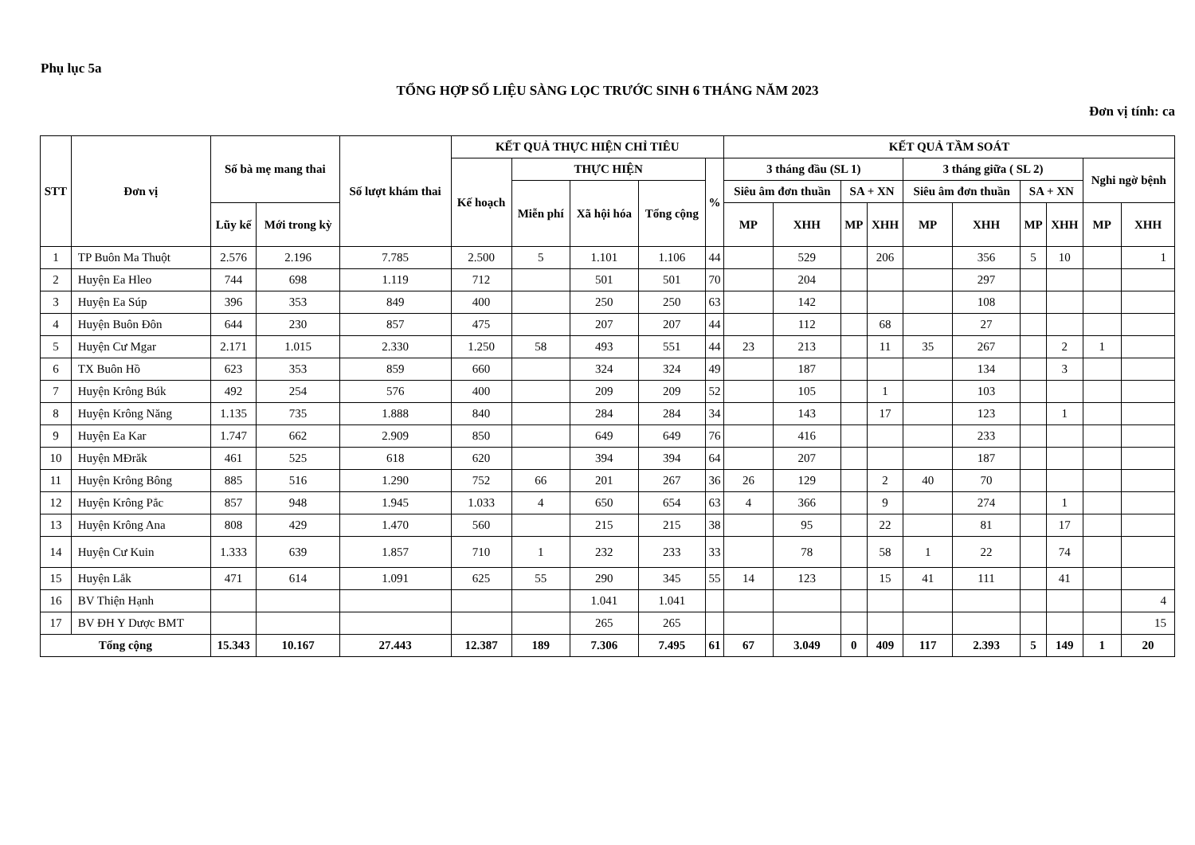Phụ lục 5a
TỔNG HỢP SỐ LIỆU SÀNG LỌC TRƯỚC SINH 6 THÁNG NĂM 2023
Đơn vị tính: ca
| STT | Đơn vị | Số bà mẹ mang thai | | Số lượt khám thai | KẾT QUẢ THỰC HIỆN CHỈ TIÊU | | | | | KẾT QUẢ TẦM SOÁT | | | | | | | | | |
| --- | --- | --- | --- | --- | --- | --- | --- | --- | --- | --- | --- | --- | --- | --- | --- | --- | --- | --- | --- |
| | | | | | Kế hoạch | THỰC HIỆN | | | % | 3 tháng đầu (SL 1) | | | | 3 tháng giữa ( SL 2) | | | | Nghi ngờ bệnh | |
| | | | | | | Miễn phí | Xã hội hóa | Tổng cộng | | Siêu âm đơn thuần | | SA + XN | | Siêu âm đơn thuần | | SA + XN | | | |
| | | Lũy kế | Mới trong kỳ | | | | | | | MP | XHH | MP | XHH | MP | XHH | MP | XHH | MP | XHH |
| 1 | TP Buôn Ma Thuột | 2.576 | 2.196 | 7.785 | 2.500 | 5 | 1.101 | 1.106 | 44 | | 529 | | 206 | | 356 | 5 | 10 | | 1 |
| 2 | Huyện Ea Hleo | 744 | 698 | 1.119 | 712 | | 501 | 501 | 70 | | 204 | | | | 297 | | | | |
| 3 | Huyện Ea Súp | 396 | 353 | 849 | 400 | | 250 | 250 | 63 | | 142 | | | | 108 | | | | |
| 4 | Huyện Buôn Đôn | 644 | 230 | 857 | 475 | | 207 | 207 | 44 | | 112 | | 68 | | 27 | | | | |
| 5 | Huyện Cư Mgar | 2.171 | 1.015 | 2.330 | 1.250 | 58 | 493 | 551 | 44 | 23 | 213 | | 11 | 35 | 267 | | 2 | 1 | |
| 6 | TX Buôn Hồ | 623 | 353 | 859 | 660 | | 324 | 324 | 49 | | 187 | | | | 134 | | 3 | | |
| 7 | Huyện Krông Búk | 492 | 254 | 576 | 400 | | 209 | 209 | 52 | | 105 | | 1 | | 103 | | | | |
| 8 | Huyện Krông Năng | 1.135 | 735 | 1.888 | 840 | | 284 | 284 | 34 | | 143 | | 17 | | 123 | | 1 | | |
| 9 | Huyện Ea Kar | 1.747 | 662 | 2.909 | 850 | | 649 | 649 | 76 | | 416 | | | | 233 | | | | |
| 10 | Huyện MĐrăk | 461 | 525 | 618 | 620 | | 394 | 394 | 64 | | 207 | | | | 187 | | | | |
| 11 | Huyện Krông Bông | 885 | 516 | 1.290 | 752 | 66 | 201 | 267 | 36 | 26 | 129 | | 2 | 40 | 70 | | | | |
| 12 | Huyện Krông Pắc | 857 | 948 | 1.945 | 1.033 | 4 | 650 | 654 | 63 | 4 | 366 | | 9 | | 274 | | 1 | | |
| 13 | Huyện Krông Ana | 808 | 429 | 1.470 | 560 | | 215 | 215 | 38 | | 95 | | 22 | | 81 | | 17 | | |
| 14 | Huyện Cư Kuin | 1.333 | 639 | 1.857 | 710 | 1 | 232 | 233 | 33 | | 78 | | 58 | 1 | 22 | | 74 | | |
| 15 | Huyện Lắk | 471 | 614 | 1.091 | 625 | 55 | 290 | 345 | 55 | 14 | 123 | | 15 | 41 | 111 | | 41 | | |
| 16 | BV Thiện Hạnh | | | | | | 1.041 | 1.041 | | | | | | | | | | | 4 |
| 17 | BV ĐH Y Dược BMT | | | | | | 265 | 265 | | | | | | | | | | | 15 |
| Tổng cộng | | 15.343 | 10.167 | 27.443 | 12.387 | 189 | 7.306 | 7.495 | 61 | 67 | 3.049 | 0 | 409 | 117 | 2.393 | 5 | 149 | 1 | 20 |